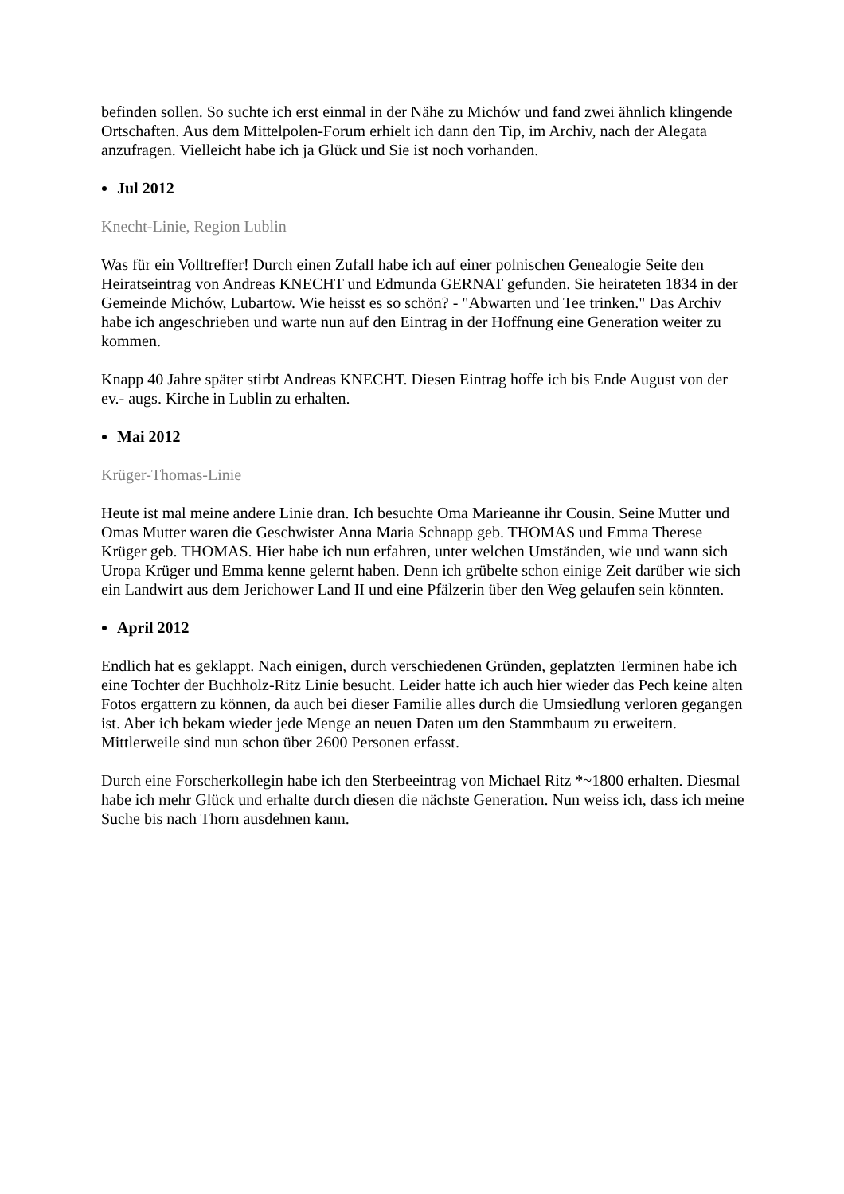befinden sollen. So suchte ich erst einmal in der Nähe zu Michów und fand zwei ähnlich klingende Ortschaften. Aus dem Mittelpolen-Forum erhielt ich dann den Tip, im Archiv, nach der Alegata anzufragen. Vielleicht habe ich ja Glück und Sie ist noch vorhanden.
Jul 2012
Knecht-Linie, Region Lublin
Was für ein Volltreffer! Durch einen Zufall habe ich auf einer polnischen Genealogie Seite den Heiratseintrag von Andreas KNECHT und Edmunda GERNAT gefunden. Sie heirateten 1834 in der Gemeinde Michów, Lubartow. Wie heisst es so schön? - "Abwarten und Tee trinken." Das Archiv habe ich angeschrieben und warte nun auf den Eintrag in der Hoffnung eine Generation weiter zu kommen.
Knapp 40 Jahre später stirbt Andreas KNECHT. Diesen Eintrag hoffe ich bis Ende August von der ev.- augs. Kirche in Lublin zu erhalten.
Mai 2012
Krüger-Thomas-Linie
Heute ist mal meine andere Linie dran. Ich besuchte Oma Marieanne ihr Cousin. Seine Mutter und Omas Mutter waren die Geschwister Anna Maria Schnapp geb. THOMAS und Emma Therese Krüger geb. THOMAS. Hier habe ich nun erfahren, unter welchen Umständen, wie und wann sich Uropa Krüger und Emma kenne gelernt haben. Denn ich grübelte schon einige Zeit darüber wie sich ein Landwirt aus dem Jerichower Land II und eine Pfälzerin über den Weg gelaufen sein könnten.
April 2012
Endlich hat es geklappt. Nach einigen, durch verschiedenen Gründen, geplatzten Terminen habe ich eine Tochter der Buchholz-Ritz Linie besucht. Leider hatte ich auch hier wieder das Pech keine alten Fotos ergattern zu können, da auch bei dieser Familie alles durch die Umsiedlung verloren gegangen ist. Aber ich bekam wieder jede Menge an neuen Daten um den Stammbaum zu erweitern. Mittlerweile sind nun schon über 2600 Personen erfasst.
Durch eine Forscherkollegin habe ich den Sterbeeintrag von Michael Ritz *~1800 erhalten. Diesmal habe ich mehr Glück und erhalte durch diesen die nächste Generation. Nun weiss ich, dass ich meine Suche bis nach Thorn ausdehnen kann.